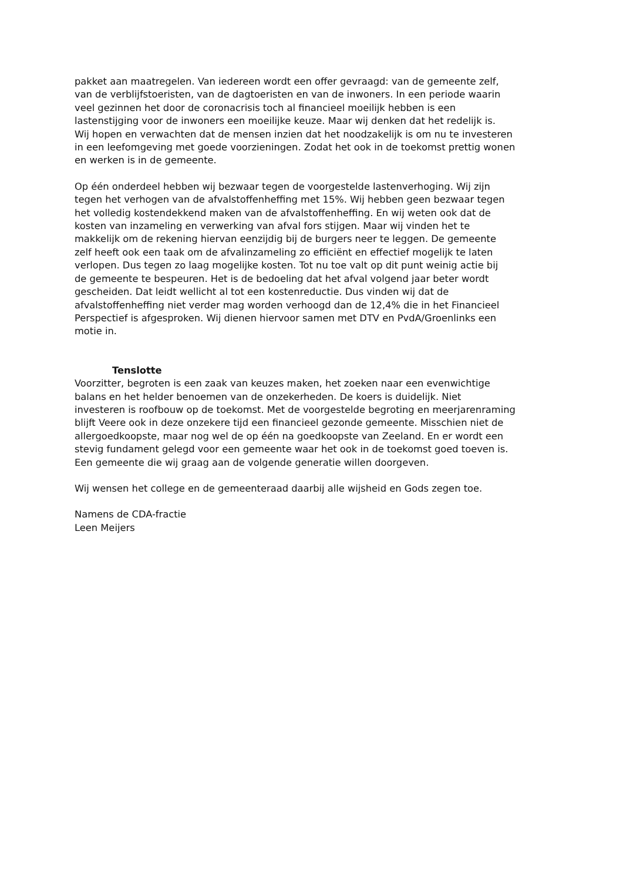pakket aan maatregelen. Van iedereen wordt een offer gevraagd: van de gemeente zelf,
van de verblijfstoeristen, van de dagtoeristen en van de inwoners. In een periode waarin
veel gezinnen het door de coronacrisis toch al financieel moeilijk hebben is een
lastenstijging voor de inwoners een moeilijke keuze. Maar wij denken dat het redelijk is.
Wij hopen en verwachten dat de mensen inzien dat het noodzakelijk is om nu te investeren
in een leefomgeving met goede voorzieningen. Zodat het ook in de toekomst prettig wonen
en werken is in de gemeente.
Op één onderdeel hebben wij bezwaar tegen de voorgestelde lastenverhoging. Wij zijn
tegen het verhogen van de afvalstoffenheffing met 15%. Wij hebben geen bezwaar tegen
het volledig kostendekkend maken van de afvalstoffenheffing. En wij weten ook dat de
kosten van inzameling en verwerking van afval fors stijgen. Maar wij vinden het te
makkelijk om de rekening hiervan eenzijdig bij de burgers neer te leggen. De gemeente
zelf heeft ook een taak om de afvalinzameling zo efficiënt en effectief mogelijk te laten
verlopen. Dus tegen zo laag mogelijke kosten. Tot nu toe valt op dit punt weinig actie bij
de gemeente te bespeuren. Het is de bedoeling dat het afval volgend jaar beter wordt
gescheiden. Dat leidt wellicht al tot een kostenreductie. Dus vinden wij dat de
afvalstoffenheffing niet verder mag worden verhoogd dan de 12,4% die in het Financieel
Perspectief is afgesproken. Wij dienen hiervoor samen met DTV en PvdA/Groenlinks een
motie in.
Tenslotte
Voorzitter, begroten is een zaak van keuzes maken, het zoeken naar een evenwichtige
balans en het helder benoemen van de onzekerheden. De koers is duidelijk. Niet
investeren is roofbouw op de toekomst. Met de voorgestelde begroting en meerjarenraming
blijft Veere ook in deze onzekere tijd een financieel gezonde gemeente. Misschien niet de
allergoedkoopste, maar nog wel de op één na goedkoopste van Zeeland. En er wordt een
stevig fundament gelegd voor een gemeente waar het ook in de toekomst goed toeven is.
Een gemeente die wij graag aan de volgende generatie willen doorgeven.
Wij wensen het college en de gemeenteraad daarbij alle wijsheid en Gods zegen toe.
Namens de CDA-fractie
Leen Meijers